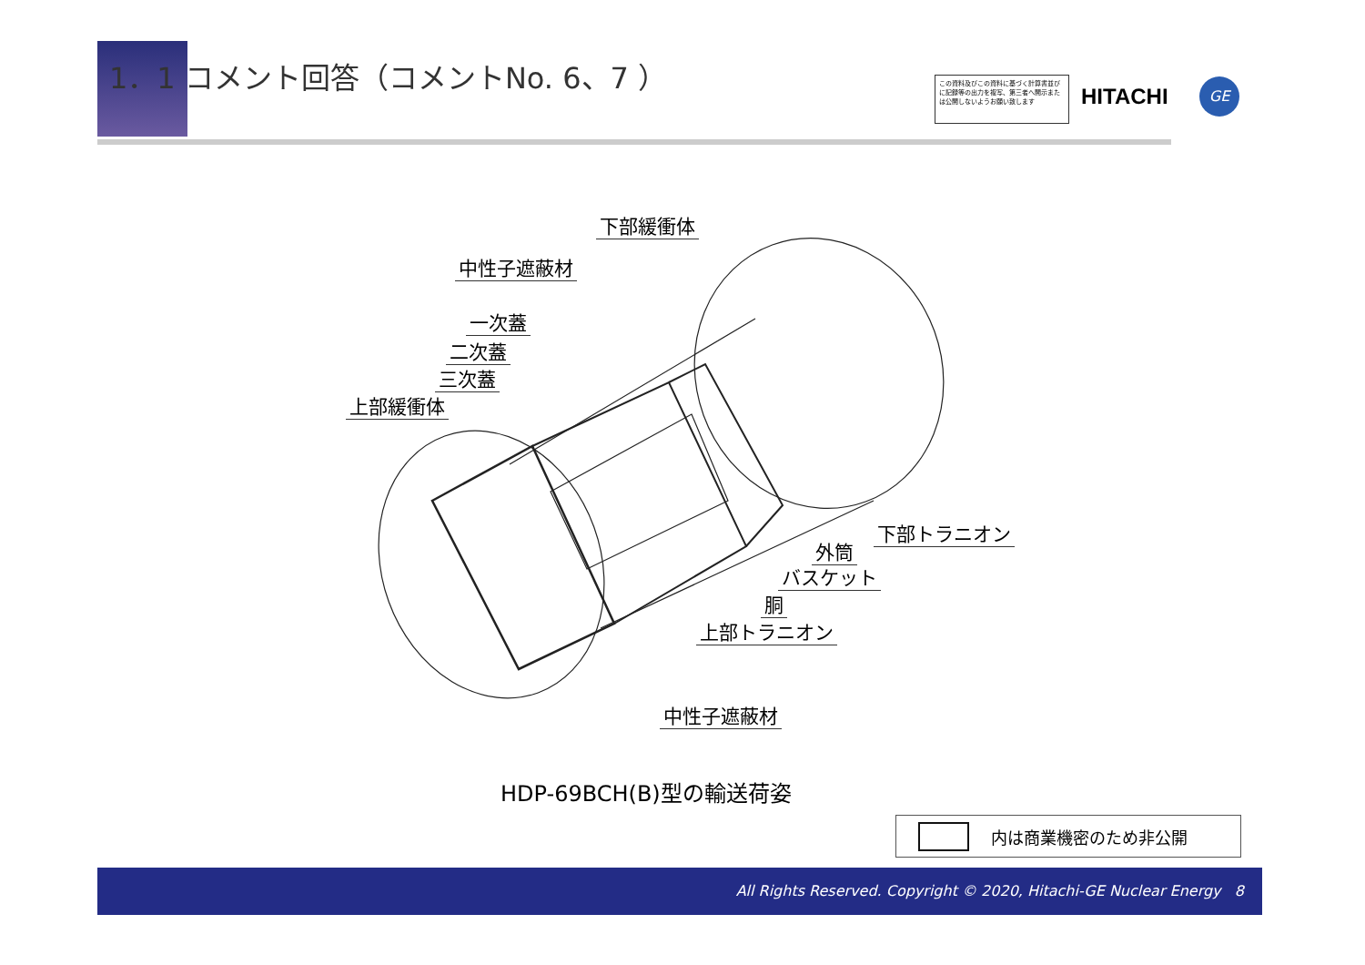1．1 コメント回答（コメントNo. 6、7 ）
この資料及びこの資料に基づく計算書並びに記録等の出力を複写、第三者へ開示または公開しないようお願い致します
HITACHI GE
下部緩衝体
中性子遮蔽材
一次蓋
二次蓋
三次蓋
上部緩衝体
下部トラニオン
外筒
バスケット
胴
上部トラニオン
中性子遮蔽材
HDP-69BCH(B)型の輸送荷姿
内は商業機密のため非公開
All Rights Reserved. Copyright © 2020, Hitachi-GE Nuclear Energy 8